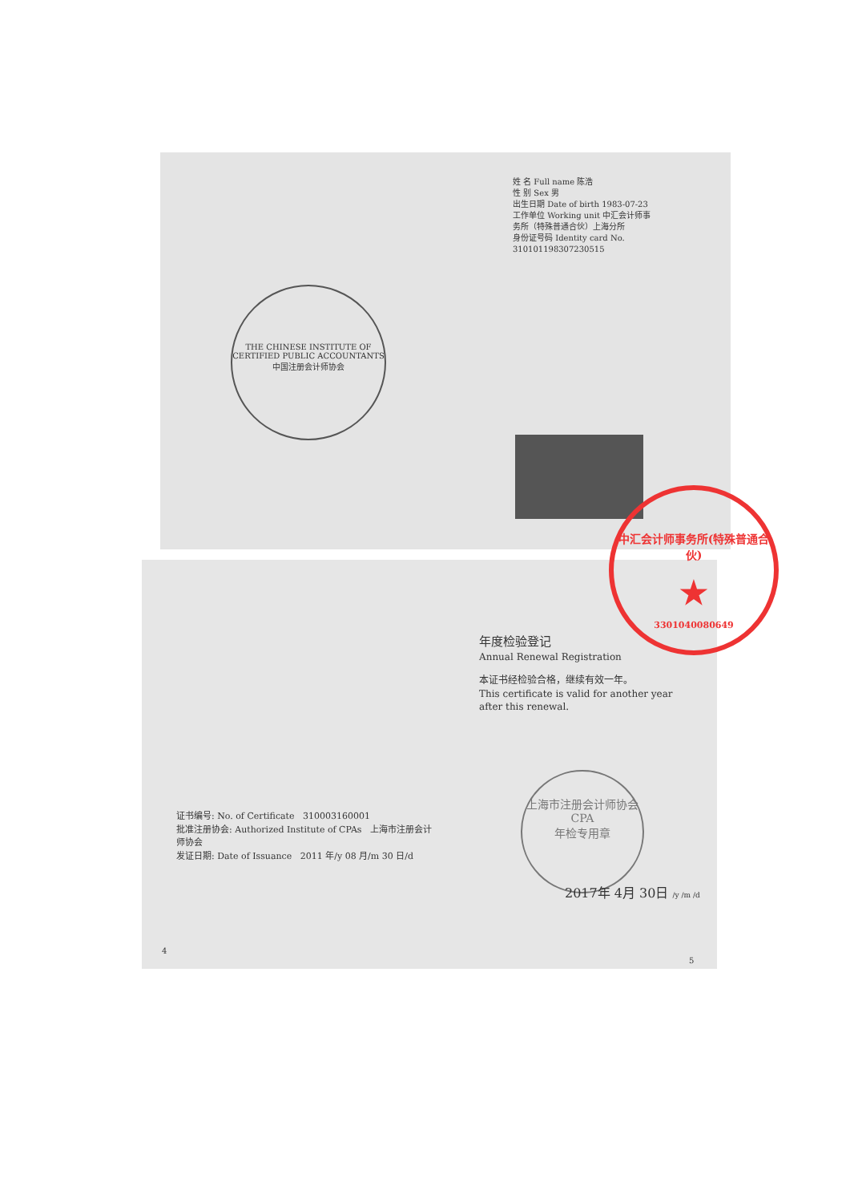THE CHINESE INSTITUTE OF CERTIFIED PUBLIC ACCOUNTANTS
中国注册会计师协会
姓 名 Full name 陈浩
性 别 Sex 男
出生日期 Date of birth 1983-07-23
工作单位 Working unit 中汇会计师事务所（特殊普通合伙）上海分所
身份证号码 Identity card No. 310101198307230515
中汇会计师事务所(特殊普通合伙)
★
3301040080649
年度检验登记
Annual Renewal Registration
本证书经检验合格，继续有效一年。
This certificate is valid for another year after this renewal.
上海市注册会计师协会
CPA
年检专用章
2017年 4月 30日 /y /m /d
证书编号: No. of Certificate 310003160001
批准注册协会: Authorized Institute of CPAs 上海市注册会计师协会
发证日期: Date of Issuance 2011 年/y 08 月/m 30 日/d
4
5